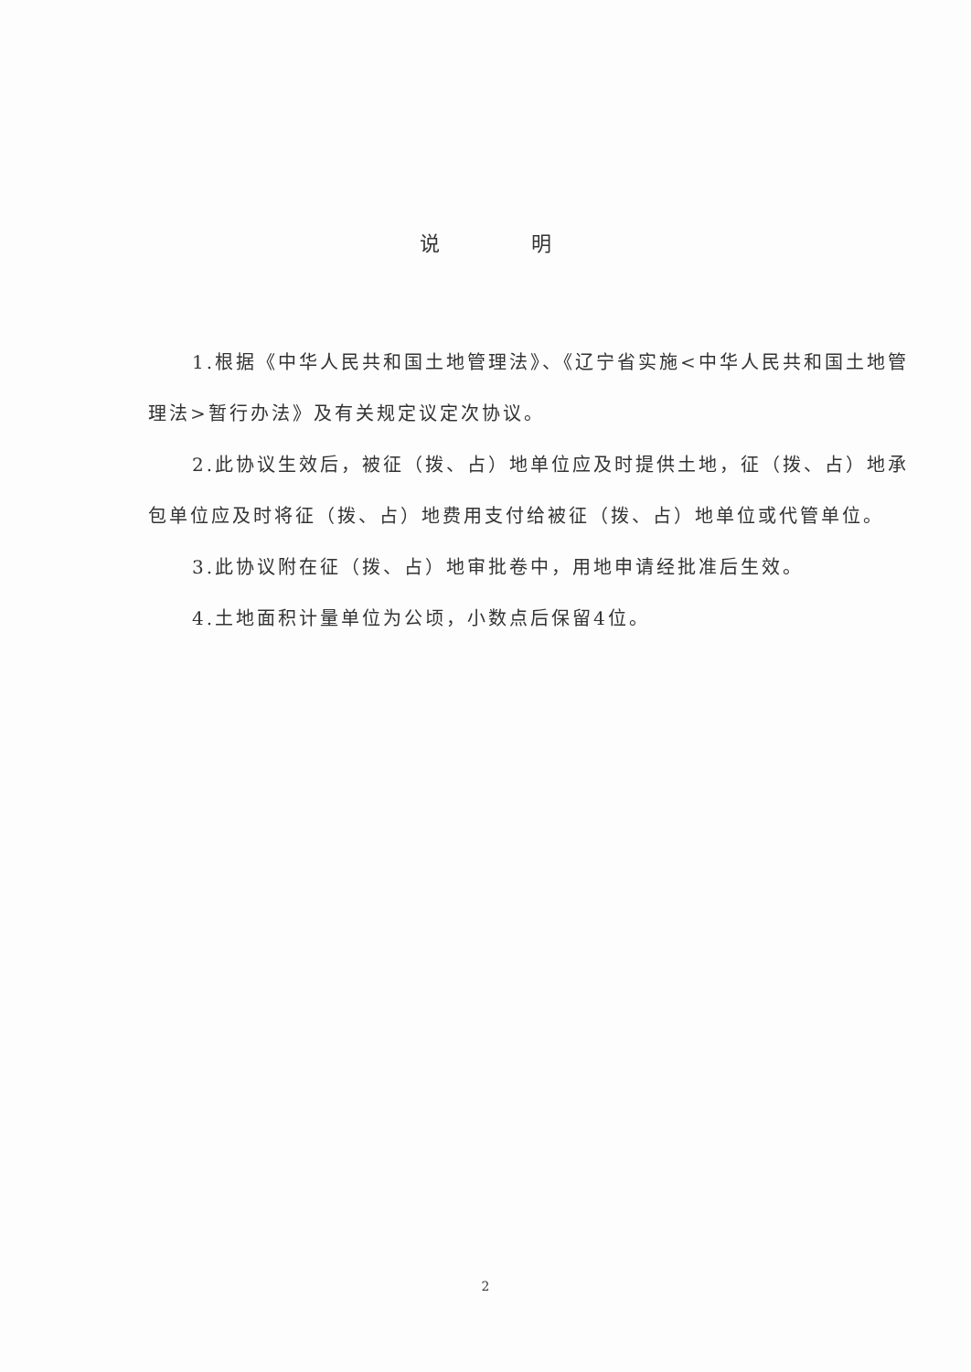说明
1.根据《中华人民共和国土地管理法》、《辽宁省实施<中华人民共和国土地管理法>暂行办法》及有关规定议定次协议。
2.此协议生效后，被征（拨、占）地单位应及时提供土地，征（拨、占）地承包单位应及时将征（拨、占）地费用支付给被征（拨、占）地单位或代管单位。
3.此协议附在征（拨、占）地审批卷中，用地申请经批准后生效。
4.土地面积计量单位为公顷，小数点后保留4位。
2